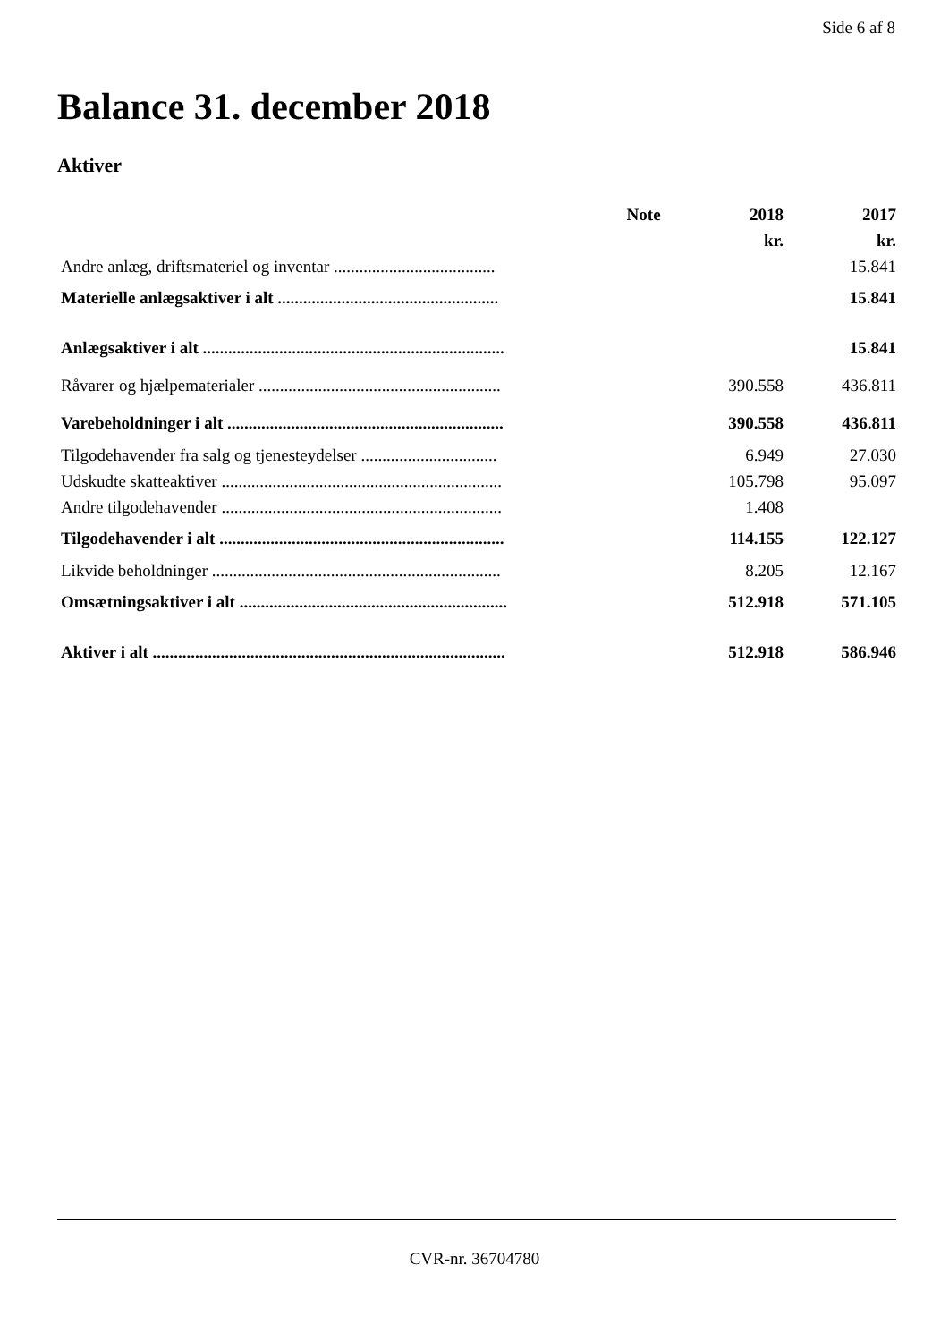Side 6 af 8
Balance 31. december 2018
Aktiver
| | Note | 2018 | 2017 |
| --- | --- | --- | --- |
| | | kr. | kr. |
| Andre anlæg, driftsmateriel og inventar ...................................... | | | 15.841 |
| Materielle anlægsaktiver i alt .................................................... | | | 15.841 |
| Anlægsaktiver i alt ....................................................................... | | | 15.841 |
| Råvarer og hjælpematerialer ......................................................... | | 390.558 | 436.811 |
| Varebeholdninger i alt ................................................................. | | 390.558 | 436.811 |
| Tilgodehavender fra salg og tjenesteydelser ................................ | | 6.949 | 27.030 |
| Udskudte skatteaktiver .................................................................. | | 105.798 | 95.097 |
| Andre tilgodehavender .................................................................. | | 1.408 | |
| Tilgodehavender i alt ................................................................... | | 114.155 | 122.127 |
| Likvide beholdninger .................................................................... | | 8.205 | 12.167 |
| Omsætningsaktiver i alt ............................................................... | | 512.918 | 571.105 |
| Aktiver i alt ................................................................................... | | 512.918 | 586.946 |
CVR-nr. 36704780